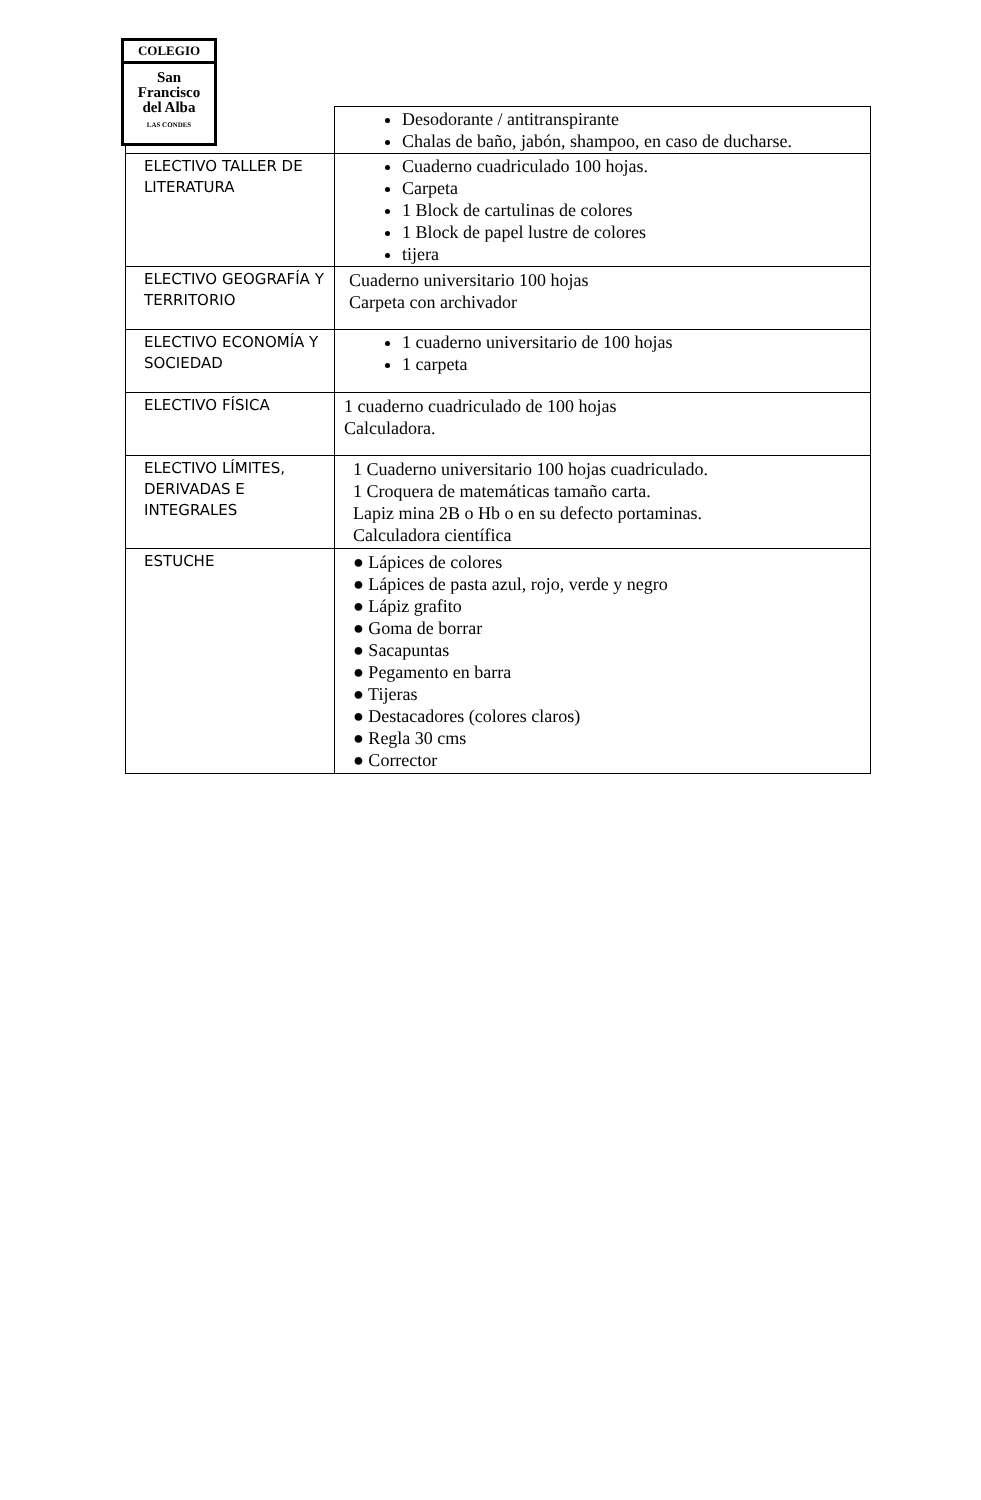COLEGIO
San
Francisco
del Alba
LAS CONDES
| | Desodorante / antitranspirante Chalas de baño, jabón, shampoo, en caso de ducharse. |
| ELECTIVO TALLER DE LITERATURA | Cuaderno cuadriculado 100 hojas. Carpeta 1 Block de cartulinas de colores 1 Block de papel lustre de colores tijera |
| ELECTIVO GEOGRAFÍA Y TERRITORIO | Cuaderno universitario 100 hojas Carpeta con archivador |
| ELECTIVO ECONOMÍA Y SOCIEDAD | 1 cuaderno universitario de 100 hojas 1 carpeta |
| ELECTIVO FÍSICA | 1 cuaderno cuadriculado de 100 hojas Calculadora. |
| ELECTIVO LÍMITES, DERIVADAS E INTEGRALES | 1 Cuaderno universitario 100 hojas cuadriculado. 1 Croquera de matemáticas tamaño carta. Lapiz mina 2B o Hb o en su defecto portaminas. Calculadora científica |
| ESTUCHE | ● Lápices de colores ● Lápices de pasta azul, rojo, verde y negro ● Lápiz grafito ● Goma de borrar ● Sacapuntas ● Pegamento en barra ● Tijeras ● Destacadores (colores claros) ● Regla 30 cms ● Corrector |